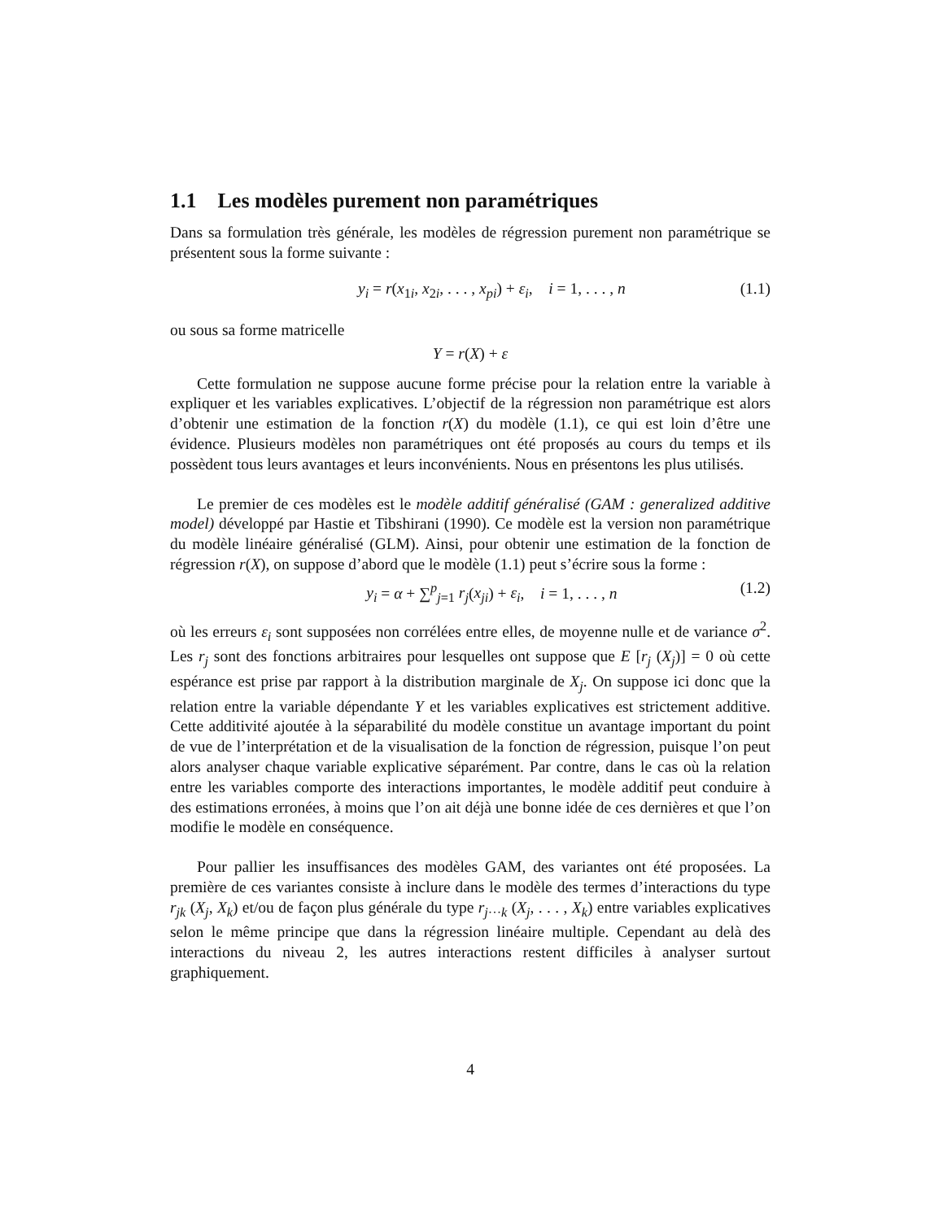1.1 Les modèles purement non paramétriques
Dans sa formulation très générale, les modèles de régression purement non paramétrique se présentent sous la forme suivante :
y<sub>i</sub> = r(x<sub>1i</sub>, x<sub>2i</sub>, . . . , x<sub>pi</sub>) + ε<sub>i</sub>, i = 1, . . . , n (1.1)
ou sous sa forme matricelle
Y = r(X) + ε
Cette formulation ne suppose aucune forme précise pour la relation entre la variable à expliquer et les variables explicatives. L’objectif de la régression non paramétrique est alors d’obtenir une estimation de la fonction r(X) du modèle (1.1), ce qui est loin d’être une évidence. Plusieurs modèles non paramétriques ont été proposés au cours du temps et ils possèdent tous leurs avantages et leurs inconvénients. Nous en présentons les plus utilisés.
Le premier de ces modèles est le modèle additif généralisé (GAM : generalized additive model) développé par Hastie et Tibshirani (1990). Ce modèle est la version non paramétrique du modèle linéaire généralisé (GLM). Ainsi, pour obtenir une estimation de la fonction de régression r(X), on suppose d’abord que le modèle (1.1) peut s’écrire sous la forme :
y<sub>i</sub> = α + ∑<sup>p</sup><sub>j=1</sub> r<sub>j</sub>(x<sub>ji</sub>) + ε<sub>i</sub>, i = 1, . . . , n (1.2)
où les erreurs ε<sub>i</sub> sont supposées non corrélées entre elles, de moyenne nulle et de variance σ<sup>2</sup>. Les r<sub>j</sub> sont des fonctions arbitraires pour lesquelles ont suppose que E [r<sub>j</sub> (X<sub>j</sub>)] = 0 où cette espérance est prise par rapport à la distribution marginale de X<sub>j</sub>. On suppose ici donc que la relation entre la variable dépendante Y et les variables explicatives est strictement additive. Cette additivité ajoutée à la séparabilité du modèle constitue un avantage important du point de vue de l’interprétation et de la visualisation de la fonction de régression, puisque l’on peut alors analyser chaque variable explicative séparément. Par contre, dans le cas où la relation entre les variables comporte des interactions importantes, le modèle additif peut conduire à des estimations erronées, à moins que l’on ait déjà une bonne idée de ces dernières et que l’on modifie le modèle en conséquence.
Pour pallier les insuffisances des modèles GAM, des variantes ont été proposées. La première de ces variantes consiste à inclure dans le modèle des termes d’interactions du type r<sub>jk</sub> (X<sub>j</sub>, X<sub>k</sub>) et/ou de façon plus générale du type r<sub>j···k</sub> (X<sub>j</sub>, . . . , X<sub>k</sub>) entre variables explicatives selon le même principe que dans la régression linéaire multiple. Cependant au delà des interactions du niveau 2, les autres interactions restent difficiles à analyser surtout graphiquement.
4